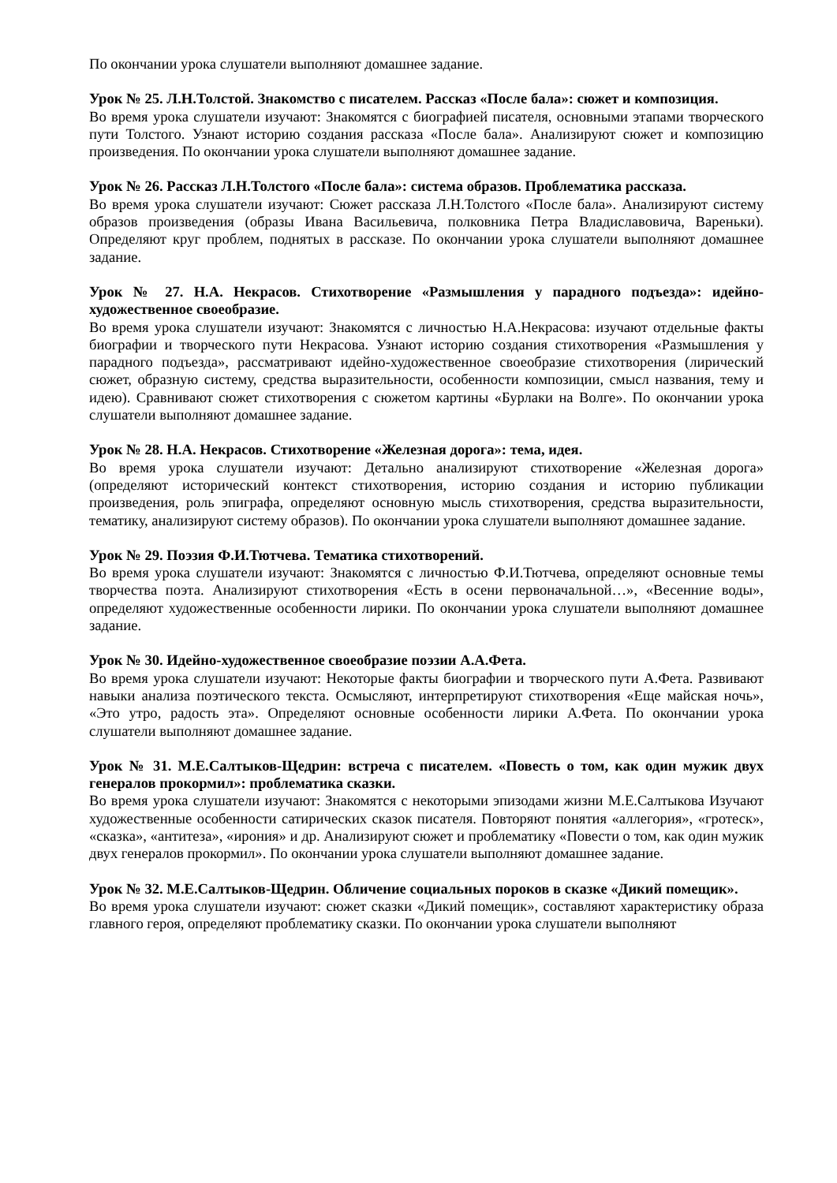По окончании урока слушатели выполняют домашнее задание.
Урок № 25. Л.Н.Толстой. Знакомство с писателем. Рассказ «После бала»: сюжет и композиция.
Во время урока слушатели изучают: Знакомятся с биографией писателя, основными этапами творческого пути Толстого. Узнают историю создания рассказа «После бала». Анализируют сюжет и композицию произведения. По окончании урока слушатели выполняют домашнее задание.
Урок № 26. Рассказ Л.Н.Толстого «После бала»: система образов. Проблематика рассказа.
Во время урока слушатели изучают: Сюжет рассказа Л.Н.Толстого «После бала». Анализируют систему образов произведения (образы Ивана Васильевича, полковника Петра Владиславовича, Вареньки). Определяют круг проблем, поднятых в рассказе. По окончании урока слушатели выполняют домашнее задание.
Урок № 27. Н.А. Некрасов. Стихотворение «Размышления у парадного подъезда»: идейно-художественное своеобразие.
Во время урока слушатели изучают: Знакомятся с личностью Н.А.Некрасова: изучают отдельные факты биографии и творческого пути Некрасова. Узнают историю создания стихотворения «Размышления у парадного подъезда», рассматривают идейно-художественное своеобразие стихотворения (лирический сюжет, образную систему, средства выразительности, особенности композиции, смысл названия, тему и идею). Сравнивают сюжет стихотворения с сюжетом картины «Бурлаки на Волге». По окончании урока слушатели выполняют домашнее задание.
Урок № 28. Н.А. Некрасов. Стихотворение «Железная дорога»: тема, идея.
Во время урока слушатели изучают: Детально анализируют стихотворение «Железная дорога» (определяют исторический контекст стихотворения, историю создания и историю публикации произведения, роль эпиграфа, определяют основную мысль стихотворения, средства выразительности, тематику, анализируют систему образов). По окончании урока слушатели выполняют домашнее задание.
Урок № 29. Поэзия Ф.И.Тютчева. Тематика стихотворений.
Во время урока слушатели изучают: Знакомятся с личностью Ф.И.Тютчева, определяют основные темы творчества поэта. Анализируют стихотворения «Есть в осени первоначальной…», «Весенние воды», определяют художественные особенности лирики. По окончании урока слушатели выполняют домашнее задание.
Урок № 30. Идейно-художественное своеобразие поэзии А.А.Фета.
Во время урока слушатели изучают: Некоторые факты биографии и творческого пути А.Фета. Развивают навыки анализа поэтического текста. Осмысляют, интерпретируют стихотворения «Еще майская ночь», «Это утро, радость эта». Определяют основные особенности лирики А.Фета. По окончании урока слушатели выполняют домашнее задание.
Урок № 31. М.Е.Салтыков-Щедрин: встреча с писателем. «Повесть о том, как один мужик двух генералов прокормил»: проблематика сказки.
Во время урока слушатели изучают: Знакомятся с некоторыми эпизодами жизни М.Е.Салтыкова Изучают художественные особенности сатирических сказок писателя. Повторяют понятия «аллегория», «гротеск», «сказка», «антитеза», «ирония» и др. Анализируют сюжет и проблематику «Повести о том, как один мужик двух генералов прокормил». По окончании урока слушатели выполняют домашнее задание.
Урок № 32. М.Е.Салтыков-Щедрин. Обличение социальных пороков в сказке «Дикий помещик».
Во время урока слушатели изучают: сюжет сказки «Дикий помещик», составляют характеристику образа главного героя, определяют проблематику сказки. По окончании урока слушатели выполняют